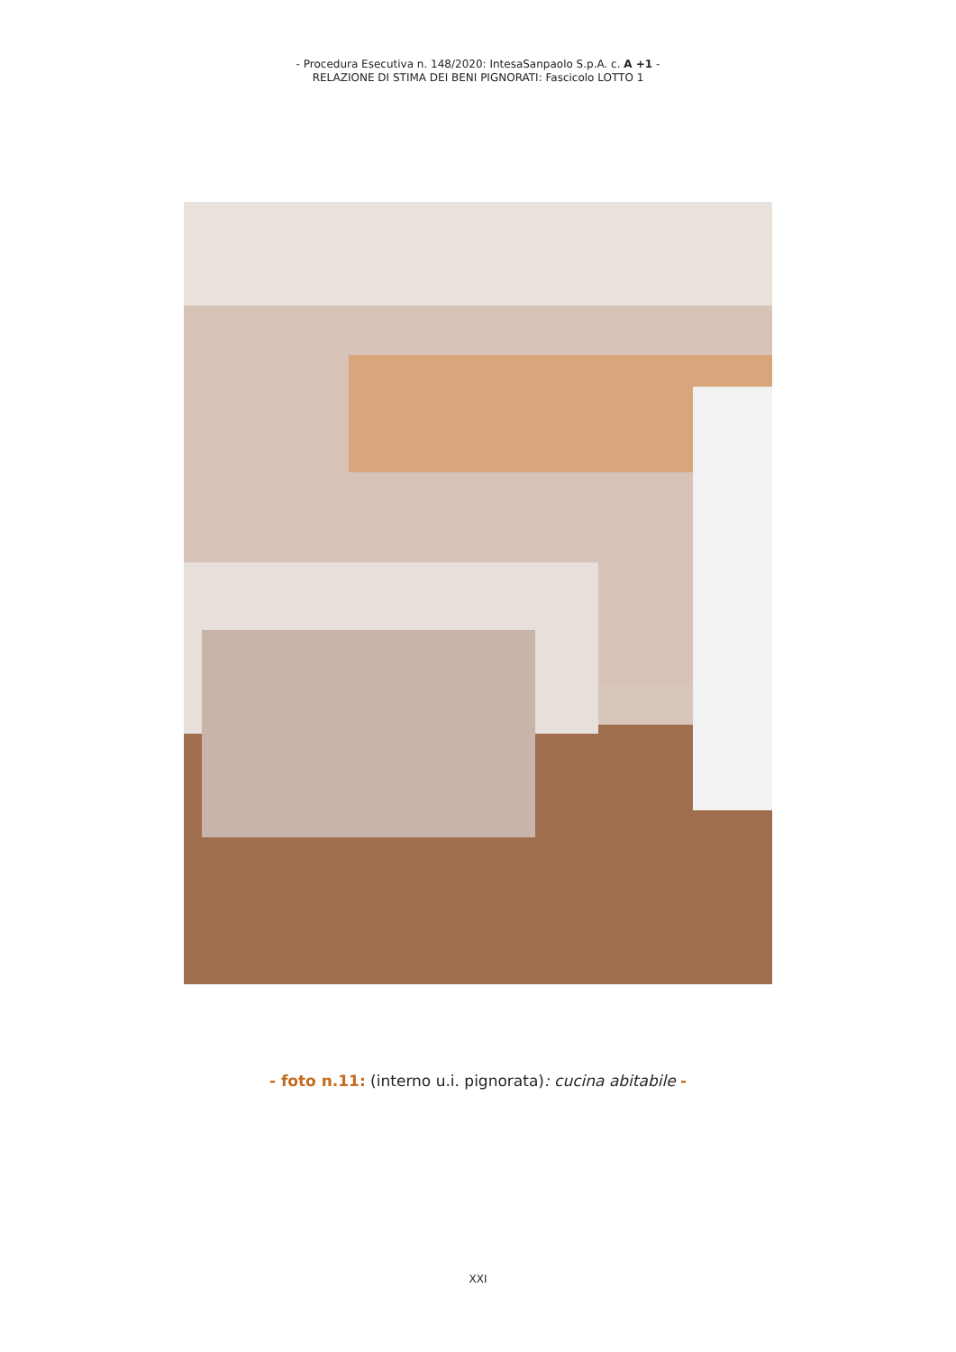- Procedura Esecutiva n. 148/2020: IntesaSanpaolo S.p.A. c. A +1 -
RELAZIONE DI STIMA DEI BENI PIGNORATI: Fascicolo LOTTO 1
- foto n.11: (interno u.i. pignorata): cucina abitabile -
XXI